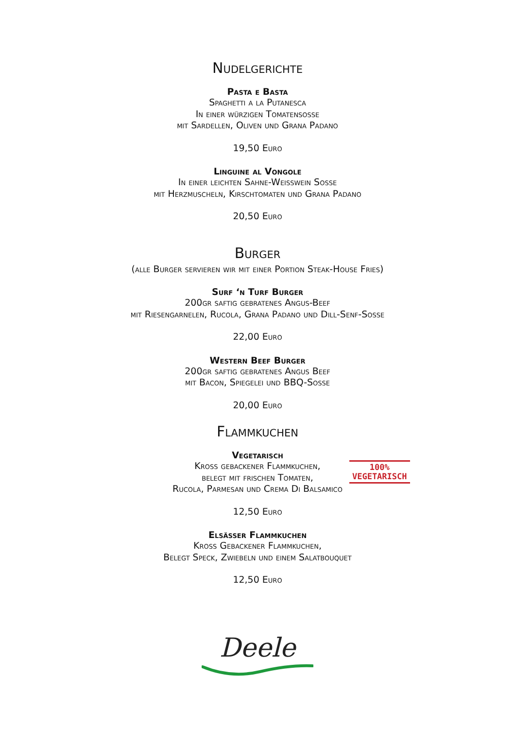Nudelgerichte
Pasta e Basta
Spaghetti a la Putanesca
In einer würzigen Tomatensosse
mit Sardellen, Oliven und Grana Padano
19,50 Euro
Linguine al Vongole
In einer leichten Sahne-Weisswein Sosse
mit Herzmuscheln, Kirschtomaten und Grana Padano
20,50 Euro
Burger
(alle Burger servieren wir mit einer Portion Steak-House Fries)
Surf ‘n Turf Burger
200gr saftig gebratenes Angus-Beef
mit Riesengarnelen, Rucola, Grana Padano und Dill-Senf-Sosse
22,00 Euro
Western Beef Burger
200gr saftig gebratenes Angus Beef
mit Bacon, Spiegelei und BBQ-Sosse
20,00 Euro
Flammkuchen
Vegetarisch
Kross gebackener Flammkuchen,
belegt mit frischen Tomaten,
Rucola, Parmesan und Crema Di Balsamico
100%
VEGETARISCH
12,50 Euro
Elsässer Flammkuchen
Kross Gebackener Flammkuchen,
Belegt Speck, Zwiebeln und einem Salatbouquet
12,50 Euro
Deele